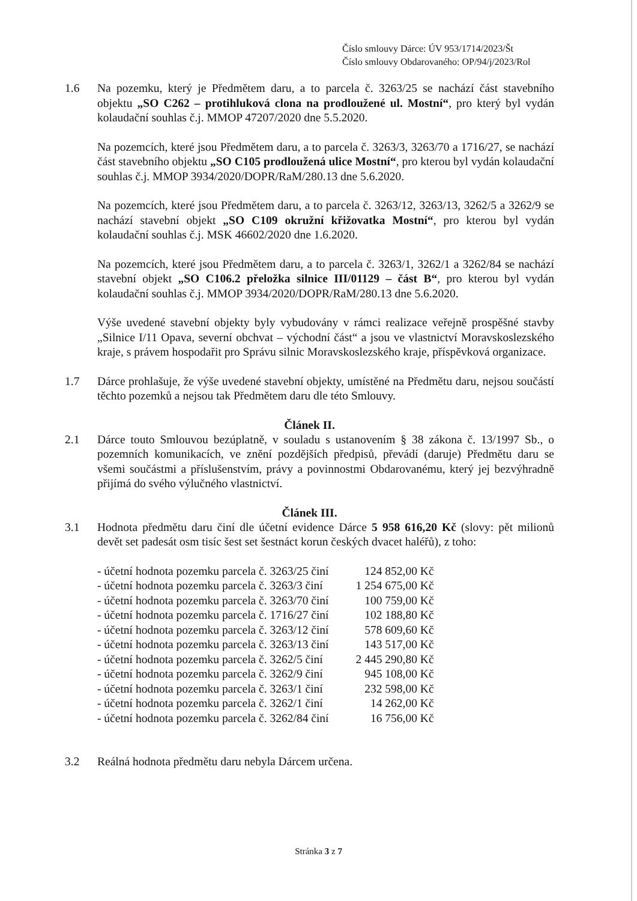Číslo smlouvy Dárce: ÚV 953/1714/2023/Št
Číslo smlouvy Obdarovaného: OP/94/j/2023/Rol
1.6 Na pozemku, který je Předmětem daru, a to parcela č. 3263/25 se nachází část stavebního objektu „SO C262 – protihluková clona na prodloužené ul. Mostní“, pro který byl vydán kolaudační souhlas č.j. MMOP 47207/2020 dne 5.5.2020.
Na pozemcích, které jsou Předmětem daru, a to parcela č. 3263/3, 3263/70 a 1716/27, se nachází část stavebního objektu „SO C105 prodloužená ulice Mostní“, pro kterou byl vydán kolaudační souhlas č.j. MMOP 3934/2020/DOPR/RaM/280.13 dne 5.6.2020.
Na pozemcích, které jsou Předmětem daru, a to parcela č. 3263/12, 3263/13, 3262/5 a 3262/9 se nachází stavební objekt „SO C109 okružní křižovatka Mostní“, pro kterou byl vydán kolaudační souhlas č.j. MSK 46602/2020 dne 1.6.2020.
Na pozemcích, které jsou Předmětem daru, a to parcela č. 3263/1, 3262/1 a 3262/84 se nachází stavební objekt „SO C106.2 přeložka silnice III/01129 – část B“, pro kterou byl vydán kolaudační souhlas č.j. MMOP 3934/2020/DOPR/RaM/280.13 dne 5.6.2020.
Výše uvedené stavební objekty byly vybudovány v rámci realizace veřejně prospěšné stavby „Silnice I/11 Opava, severní obchvat – východní část“ a jsou ve vlastnictví Moravskoslezského kraje, s právem hospodařit pro Správu silnic Moravskoslezského kraje, příspěvková organizace.
1.7 Dárce prohlašuje, že výše uvedené stavební objekty, umístěné na Předmětu daru, nejsou součástí těchto pozemků a nejsou tak Předmětem daru dle této Smlouvy.
Článek II.
2.1 Dárce touto Smlouvou bezúplatně, v souladu s ustanovením § 38 zákona č. 13/1997 Sb., o pozemních komunikacích, ve znění pozdějších předpisů, převádí (daruje) Předmětu daru se všemi součástmi a příslušenstvím, právy a povinnostmi Obdarovanému, který jej bezvýhradně přijímá do svého výlučného vlastnictví.
Článek III.
3.1 Hodnota předmětu daru činí dle účetní evidence Dárce 5 958 616,20 Kč (slovy: pět milionů devět set padesát osm tisíc šest set šestnáct korun českých dvacet haléřů), z toho:
| - účetní hodnota pozemku parcela č. 3263/25 činí | 124 852,00 Kč |
| - účetní hodnota pozemku parcela č. 3263/3 činí | 1 254 675,00 Kč |
| - účetní hodnota pozemku parcela č. 3263/70 činí | 100 759,00 Kč |
| - účetní hodnota pozemku parcela č. 1716/27 činí | 102 188,80 Kč |
| - účetní hodnota pozemku parcela č. 3263/12 činí | 578 609,60 Kč |
| - účetní hodnota pozemku parcela č. 3263/13 činí | 143 517,00 Kč |
| - účetní hodnota pozemku parcela č. 3262/5 činí | 2 445 290,80 Kč |
| - účetní hodnota pozemku parcela č. 3262/9 činí | 945 108,00 Kč |
| - účetní hodnota pozemku parcela č. 3263/1 činí | 232 598,00 Kč |
| - účetní hodnota pozemku parcela č. 3262/1 činí | 14 262,00 Kč |
| - účetní hodnota pozemku parcela č. 3262/84 činí | 16 756,00 Kč |
3.2 Reálná hodnota předmětu daru nebyla Dárcem určena.
Stránka 3 z 7